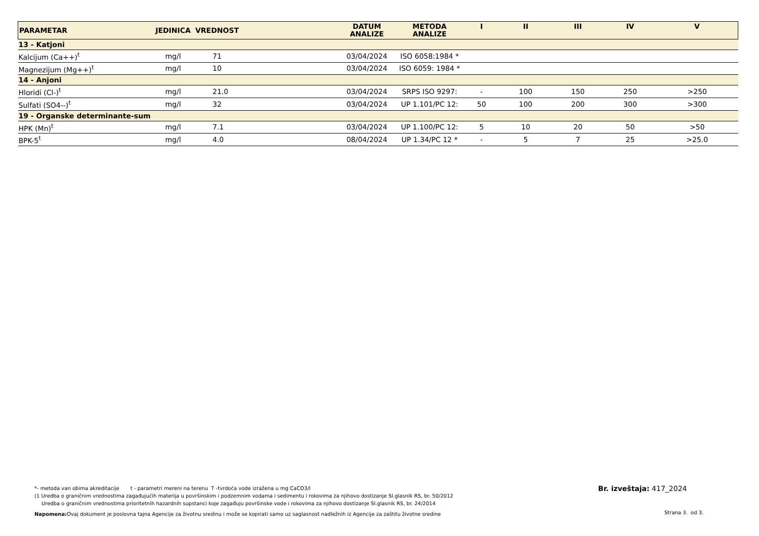| PARAMETAR | JEDINICA | VREDNOST | DATUM ANALIZE | METODA ANALIZE | I | II | III | IV | V |
| --- | --- | --- | --- | --- | --- | --- | --- | --- | --- |
| 13 - Katjoni | | | | | | | | | |
| Kalcijum (Ca++)<sup>t</sup> | mg/l | 71 | 03/04/2024 | ISO 6058:1984 * | | | | | |
| Magnezijum (Mg++)<sup>t</sup> | mg/l | 10 | 03/04/2024 | ISO 6059: 1984 * | | | | | |
| 14 - Anjoni | | | | | | | | | |
| Hloridi (Cl-)<sup>t</sup> | mg/l | 21.0 | 03/04/2024 | SRPS ISO 9297: | - | 100 | 150 | 250 | >250 |
| Sulfati (SO4--)<sup>t</sup> | mg/l | 32 | 03/04/2024 | UP 1.101/PC 12: | 50 | 100 | 200 | 300 | >300 |
| 19 - Organske determinante-sum | | | | | | | | | |
| HPK (Mn)<sup>t</sup> | mg/l | 7.1 | 03/04/2024 | UP 1.100/PC 12: | 5 | 10 | 20 | 50 | >50 |
| BPK-5<sup>t</sup> | mg/l | 4.0 | 08/04/2024 | UP 1.34/PC 12 * | - | 5 | 7 | 25 | >25.0 |
*- metoda van obima akreditacije t - parametri mereni na terenu T -tvrdoća vode izražena u mg CaCO3/l
(1 Uredba o graničnim vrednostima zagađujućih materija u površinskim i podzemnim vodama i sedimentu i rokovima za njihovo dostizanje Sl.glasnik RS, br. 50/2012
Uredba o graničnim vrednostima prioritetnih hazardnih supstanci koje zagađuju površinske vode i rokovima za njihovo dostizanje Sl.glasnik RS, br. 24/2014
Napomena: Ovaj dokument je poslovna tajna Agencije za životnu sredinu i može se kopirati samo uz saglasnost nadležnih iz Agencije za zaštitu životne sredine
Br. izveštaja: 417_2024
Strana 3. od 3.